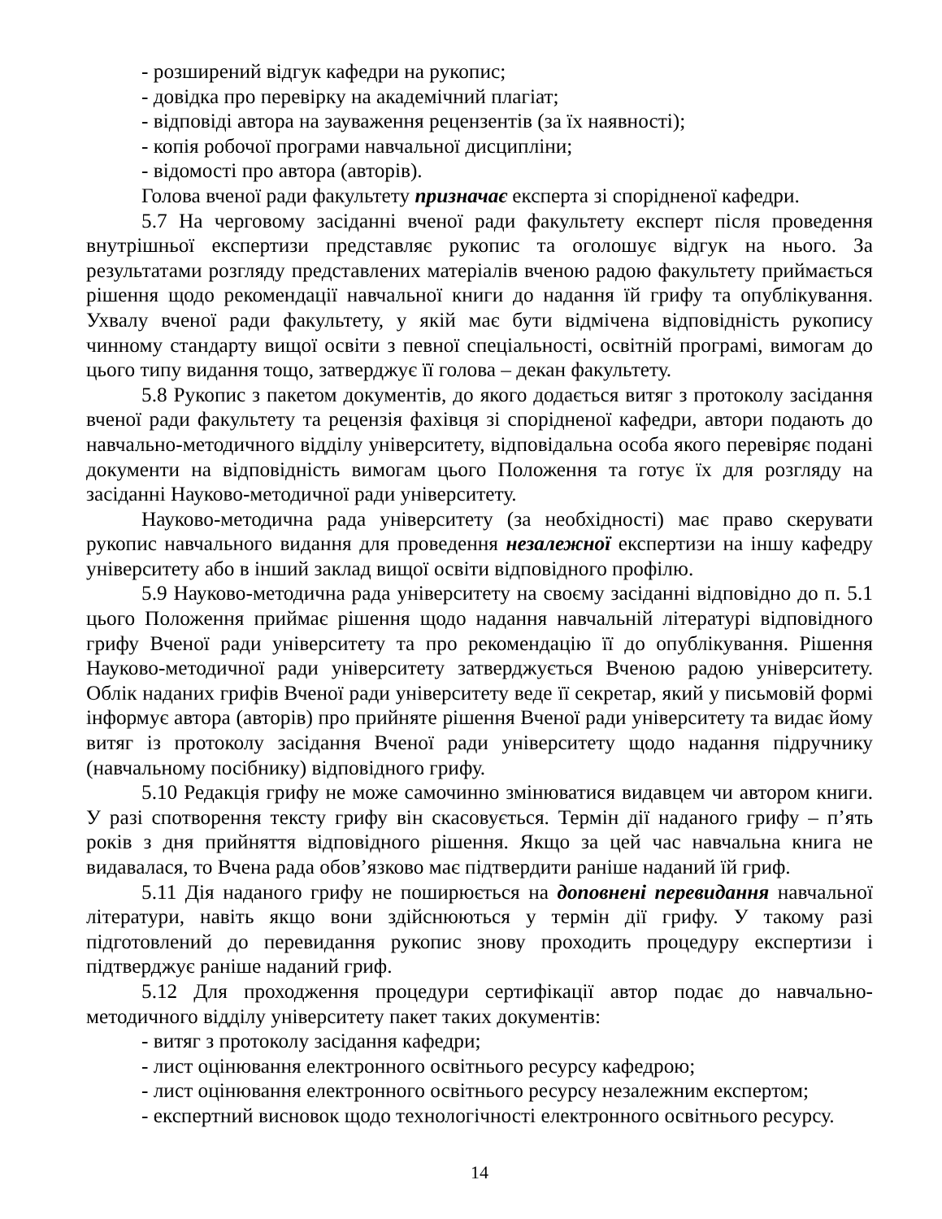- розширений відгук кафедри на рукопис;
- довідка про перевірку на академічний плагіат;
- відповіді автора на зауваження рецензентів (за їх наявності);
- копія робочої програми навчальної дисципліни;
- відомості про автора (авторів).
Голова вченої ради факультету призначає експерта зі спорідненої кафедри.
5.7 На черговому засіданні вченої ради факультету експерт після проведення внутрішньої експертизи представляє рукопис та оголошує відгук на нього. За результатами розгляду представлених матеріалів вченою радою факультету приймається рішення щодо рекомендації навчальної книги до надання їй грифу та опублікування. Ухвалу вченої ради факультету, у якій має бути відмічена відповідність рукопису чинному стандарту вищої освіти з певної спеціальності, освітній програмі, вимогам до цього типу видання тощо, затверджує її голова – декан факультету.
5.8 Рукопис з пакетом документів, до якого додається витяг з протоколу засідання вченої ради факультету та рецензія фахівця зі спорідненої кафедри, автори подають до навчально-методичного відділу університету, відповідальна особа якого перевіряє подані документи на відповідність вимогам цього Положення та готує їх для розгляду на засіданні Науково-методичної ради університету.
Науково-методична рада університету (за необхідності) має право скерувати рукопис навчального видання для проведення незалежної експертизи на іншу кафедру університету або в інший заклад вищої освіти відповідного профілю.
5.9 Науково-методична рада університету на своєму засіданні відповідно до п. 5.1 цього Положення приймає рішення щодо надання навчальній літературі відповідного грифу Вченої ради університету та про рекомендацію її до опублікування. Рішення Науково-методичної ради університету затверджується Вченою радою університету. Облік наданих грифів Вченої ради університету веде її секретар, який у письмовій формі інформує автора (авторів) про прийняте рішення Вченої ради університету та видає йому витяг із протоколу засідання Вченої ради університету щодо надання підручнику (навчальному посібнику) відповідного грифу.
5.10 Редакція грифу не може самочинно змінюватися видавцем чи автором книги. У разі спотворення тексту грифу він скасовується. Термін дії наданого грифу – п’ять років з дня прийняття відповідного рішення. Якщо за цей час навчальна книга не видавалася, то Вчена рада обов’язково має підтвердити раніше наданий їй гриф.
5.11 Дія наданого грифу не поширюється на доповнені перевидання навчальної літератури, навіть якщо вони здійснюються у термін дії грифу. У такому разі підготовлений до перевидання рукопис знову проходить процедуру експертизи і підтверджує раніше наданий гриф.
5.12 Для проходження процедури сертифікації автор подає до навчально-методичного відділу університету пакет таких документів:
- витяг з протоколу засідання кафедри;
- лист оцінювання електронного освітнього ресурсу кафедрою;
- лист оцінювання електронного освітнього ресурсу незалежним експертом;
- експертний висновок щодо технологічності електронного освітнього ресурсу.
14